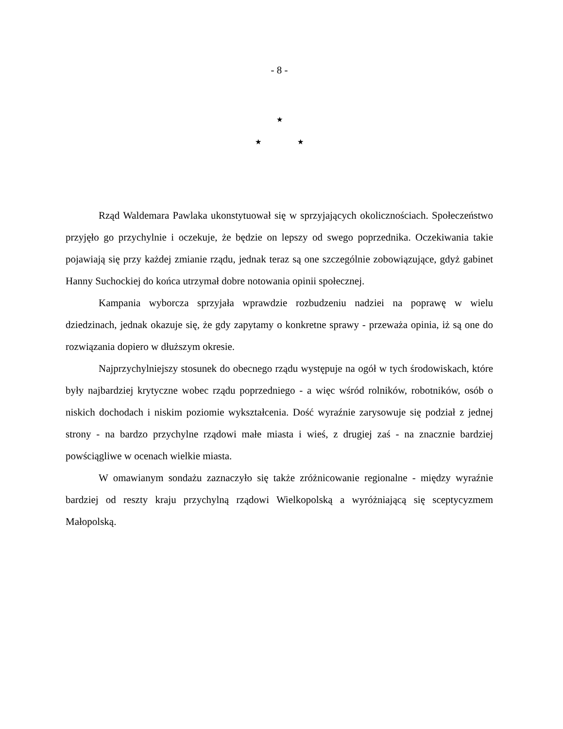- 8 -
★
★ ★
Rząd Waldemara Pawlaka ukonstytuował się w sprzyjających okolicznościach. Społeczeństwo przyjęło go przychylnie i oczekuje, że będzie on lepszy od swego poprzednika. Oczekiwania takie pojawiają się przy każdej zmianie rządu, jednak teraz są one szczególnie zobowiązujące, gdyż gabinet Hanny Suchockiej do końca utrzymał dobre notowania opinii społecznej.
Kampania wyborcza sprzyjała wprawdzie rozbudzeniu nadziei na poprawę w wielu dziedzinach, jednak okazuje się, że gdy zapytamy o konkretne sprawy - przeważa opinia, iż są one do rozwiązania dopiero w dłuższym okresie.
Najprzychylniejszy stosunek do obecnego rządu występuje na ogół w tych środowiskach, które były najbardziej krytyczne wobec rządu poprzedniego - a więc wśród rolników, robotników, osób o niskich dochodach i niskim poziomie wykształcenia. Dość wyraźnie zarysowuje się podział z jednej strony - na bardzo przychylne rządowi małe miasta i wieś, z drugiej zaś - na znacznie bardziej powściągliwe w ocenach wielkie miasta.
W omawianym sondażu zaznaczyło się także zróżnicowanie regionalne - między wyraźnie bardziej od reszty kraju przychylną rządowi Wielkopolską a wyróżniającą się sceptycyzmem Małopolską.